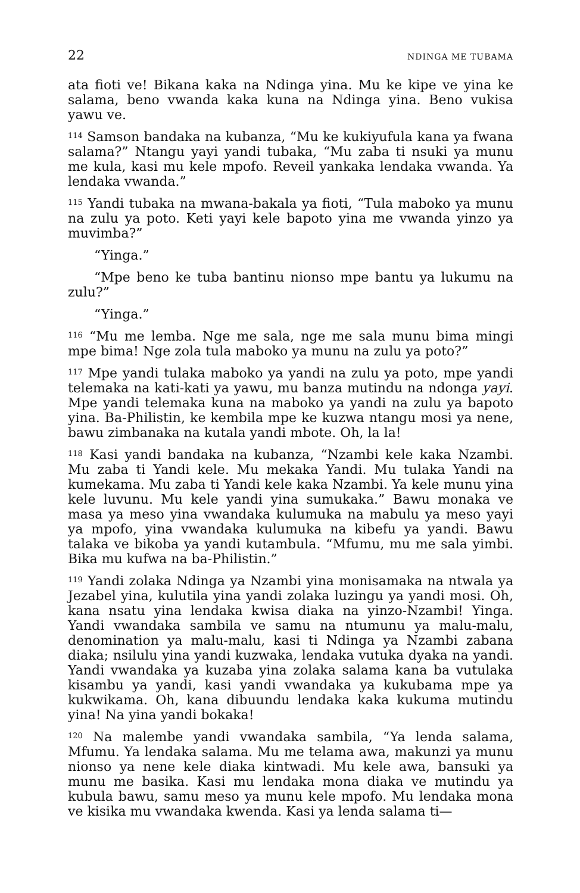22 NDINGA ME TUBAMA
ata fioti ve! Bikana kaka na Ndinga yina. Mu ke kipe ve yina ke salama, beno vwanda kaka kuna na Ndinga yina. Beno vukisa yawu ve.
<sup>114</sup> Samson bandaka na kubanza, “Mu ke kukiyufula kana ya fwana salama?” Ntangu yayi yandi tubaka, “Mu zaba ti nsuki ya munu me kula, kasi mu kele mpofo. Reveil yankaka lendaka vwanda. Ya lendaka vwanda.”
<sup>115</sup> Yandi tubaka na mwana-bakala ya fioti, “Tula maboko ya munu na zulu ya poto. Keti yayi kele bapoto yina me vwanda yinzo ya muvimba?”
“Yinga.”
“Mpe beno ke tuba bantinu nionso mpe bantu ya lukumu na zulu?”
“Yinga.”
<sup>116</sup> “Mu me lemba. Nge me sala, nge me sala munu bima mingi mpe bima! Nge zola tula maboko ya munu na zulu ya poto?”
<sup>117</sup> Mpe yandi tulaka maboko ya yandi na zulu ya poto, mpe yandi telemaka na kati-kati ya yawu, mu banza mutindu na ndonga yayi. Mpe yandi telemaka kuna na maboko ya yandi na zulu ya bapoto yina. Ba-Philistin, ke kembila mpe ke kuzwa ntangu mosi ya nene, bawu zimbanaka na kutala yandi mbote. Oh, la la!
<sup>118</sup> Kasi yandi bandaka na kubanza, “Nzambi kele kaka Nzambi. Mu zaba ti Yandi kele. Mu mekaka Yandi. Mu tulaka Yandi na kumekama. Mu zaba ti Yandi kele kaka Nzambi. Ya kele munu yina kele luvunu. Mu kele yandi yina sumukaka.” Bawu monaka ve masa ya meso yina vwandaka kulumuka na mabulu ya meso yayi ya mpofo, yina vwandaka kulumuka na kibefu ya yandi. Bawu talaka ve bikoba ya yandi kutambula. “Mfumu, mu me sala yimbi. Bika mu kufwa na ba-Philistin.”
<sup>119</sup> Yandi zolaka Ndinga ya Nzambi yina monisamaka na ntwala ya Jezabel yina, kulutila yina yandi zolaka luzingu ya yandi mosi. Oh, kana nsatu yina lendaka kwisa diaka na yinzo-Nzambi! Yinga. Yandi vwandaka sambila ve samu na ntumunu ya malu-malu, denomination ya malu-malu, kasi ti Ndinga ya Nzambi zabana diaka; nsilulu yina yandi kuzwaka, lendaka vutuka dyaka na yandi. Yandi vwandaka ya kuzaba yina zolaka salama kana ba vutulaka kisambu ya yandi, kasi yandi vwandaka ya kukubama mpe ya kukwikama. Oh, kana dibuundu lendaka kaka kukuma mutindu yina! Na yina yandi bokaka!
<sup>120</sup> Na malembe yandi vwandaka sambila, “Ya lenda salama, Mfumu. Ya lendaka salama. Mu me telama awa, makunzi ya munu nionso ya nene kele diaka kintwadi. Mu kele awa, bansuki ya munu me basika. Kasi mu lendaka mona diaka ve mutindu ya kubula bawu, samu meso ya munu kele mpofo. Mu lendaka mona ve kisika mu vwandaka kwenda. Kasi ya lenda salama ti—